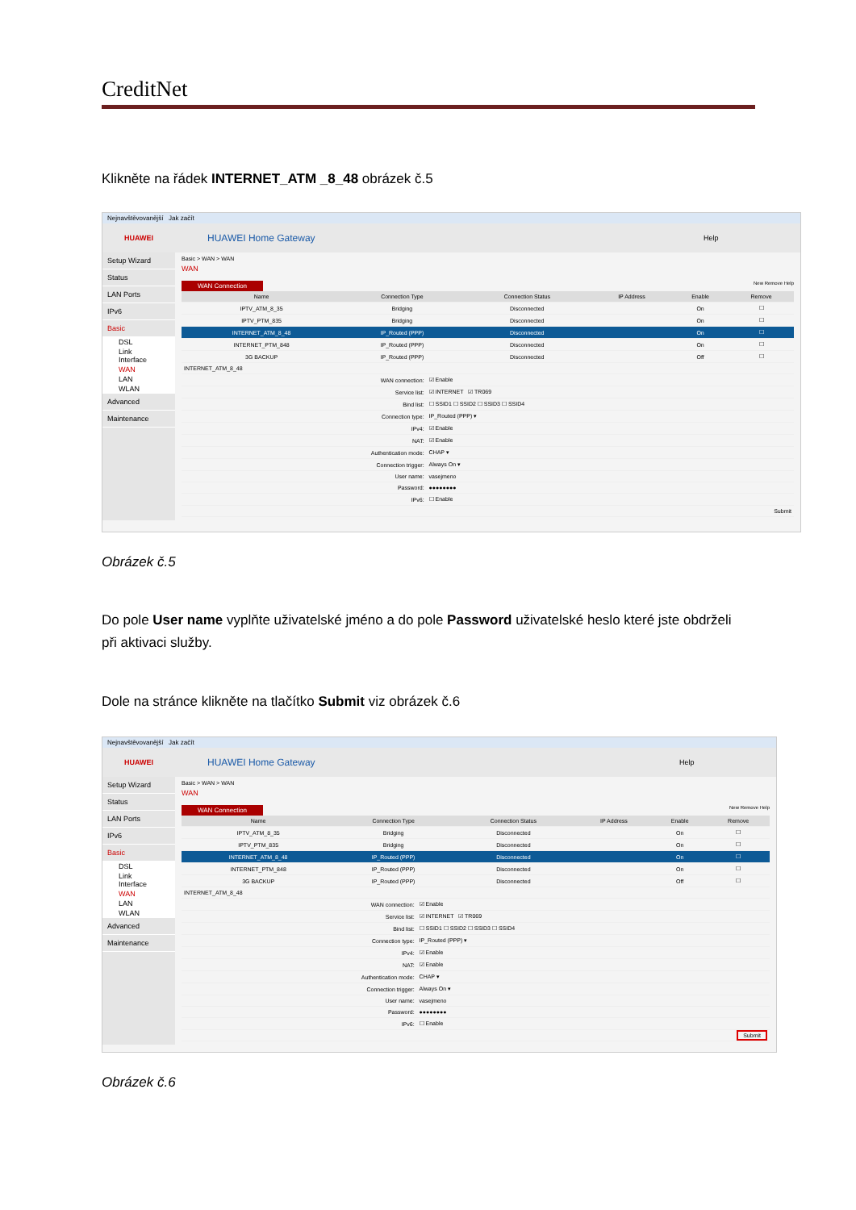CreditNet
Klikněte na řádek INTERNET_ATM _8_48 obrázek č.5
Nejnavštěvovanější Jak začít
HUAWEI
HUAWEI Home Gateway
Help
Setup Wizard
Status
LAN Ports
IPv6
Basic
DSL
Link Interface
WAN
LAN
WLAN
Advanced
Maintenance
Basic > WAN > WAN
WAN
WAN Connection New Remove Help
| Name | Connection Type | Connection Status | IP Address | Enable | Remove |
| --- | --- | --- | --- | --- | --- |
| IPTV_ATM_8_35 | Bridging | Disconnected | | On | ☐ |
| IPTV_PTM_835 | Bridging | Disconnected | | On | ☐ |
| INTERNET_ATM_8_48 | IP_Routed (PPP) | Disconnected | | On | ☐ |
| INTERNET_PTM_848 | IP_Routed (PPP) | Disconnected | | On | ☐ |
| 3G BACKUP | IP_Routed (PPP) | Disconnected | | Off | ☐ |
| INTERNET_ATM_8_48 | |
| WAN connection: | ☑ Enable |
| Service list: | ☑ INTERNET ☑ TR069 |
| Bind list: | ☐ SSID1 ☐ SSID2 ☐ SSID3 ☐ SSID4 |
| Connection type: | IP_Routed (PPP) ▾ |
| IPv4: | ☑ Enable |
| NAT: | ☑ Enable |
| Authentication mode: | CHAP ▾ |
| Connection trigger: | Always On ▾ |
| User name: | vasejmeno |
| Password: | ●●●●●●●● |
| IPv6: | ☐ Enable |
| | Submit |
Obrázek č.5
Do pole User name vyplňte uživatelské jméno a do pole Password uživatelské heslo které jste obdrželi při aktivaci služby.
Dole na stránce klikněte na tlačítko Submit viz obrázek č.6
Nejnavštěvovanější Jak začít
HUAWEI
HUAWEI Home Gateway
Help
Setup Wizard
Status
LAN Ports
IPv6
Basic
DSL
Link Interface
WAN
LAN
WLAN
Advanced
Maintenance
Basic > WAN > WAN
WAN
WAN Connection New Remove Help
| Name | Connection Type | Connection Status | IP Address | Enable | Remove |
| --- | --- | --- | --- | --- | --- |
| IPTV_ATM_8_35 | Bridging | Disconnected | | On | ☐ |
| IPTV_PTM_835 | Bridging | Disconnected | | On | ☐ |
| INTERNET_ATM_8_48 | IP_Routed (PPP) | Disconnected | | On | ☐ |
| INTERNET_PTM_848 | IP_Routed (PPP) | Disconnected | | On | ☐ |
| 3G BACKUP | IP_Routed (PPP) | Disconnected | | Off | ☐ |
| INTERNET_ATM_8_48 | |
| WAN connection: | ☑ Enable |
| Service list: | ☑ INTERNET ☑ TR069 |
| Bind list: | ☐ SSID1 ☐ SSID2 ☐ SSID3 ☐ SSID4 |
| Connection type: | IP_Routed (PPP) ▾ |
| IPv4: | ☑ Enable |
| NAT: | ☑ Enable |
| Authentication mode: | CHAP ▾ |
| Connection trigger: | Always On ▾ |
| User name: | vasejmeno |
| Password: | ●●●●●●●● |
| IPv6: | ☐ Enable |
| | Submit |
Obrázek č.6